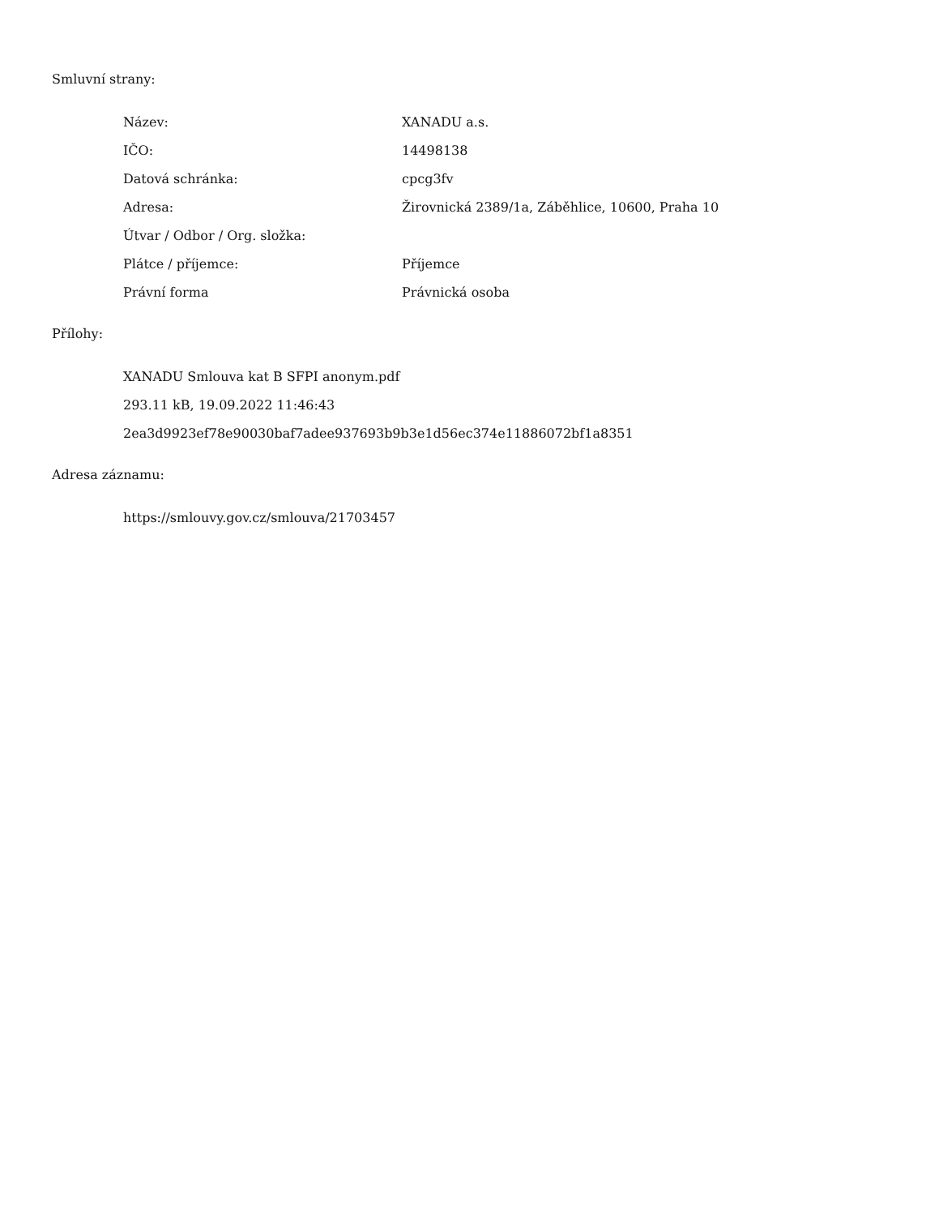Smluvní strany:
| Název: | XANADU a.s. |
| IČO: | 14498138 |
| Datová schránka: | cpcg3fv |
| Adresa: | Žirovnická 2389/1a, Záběhlice, 10600, Praha 10 |
| Útvar / Odbor / Org. složka: | |
| Plátce / příjemce: | Příjemce |
| Právní forma | Právnická osoba |
Přílohy:
XANADU Smlouva kat B SFPI anonym.pdf
293.11 kB, 19.09.2022 11:46:43
2ea3d9923ef78e90030baf7adee937693b9b3e1d56ec374e11886072bf1a8351
Adresa záznamu:
https://smlouvy.gov.cz/smlouva/21703457